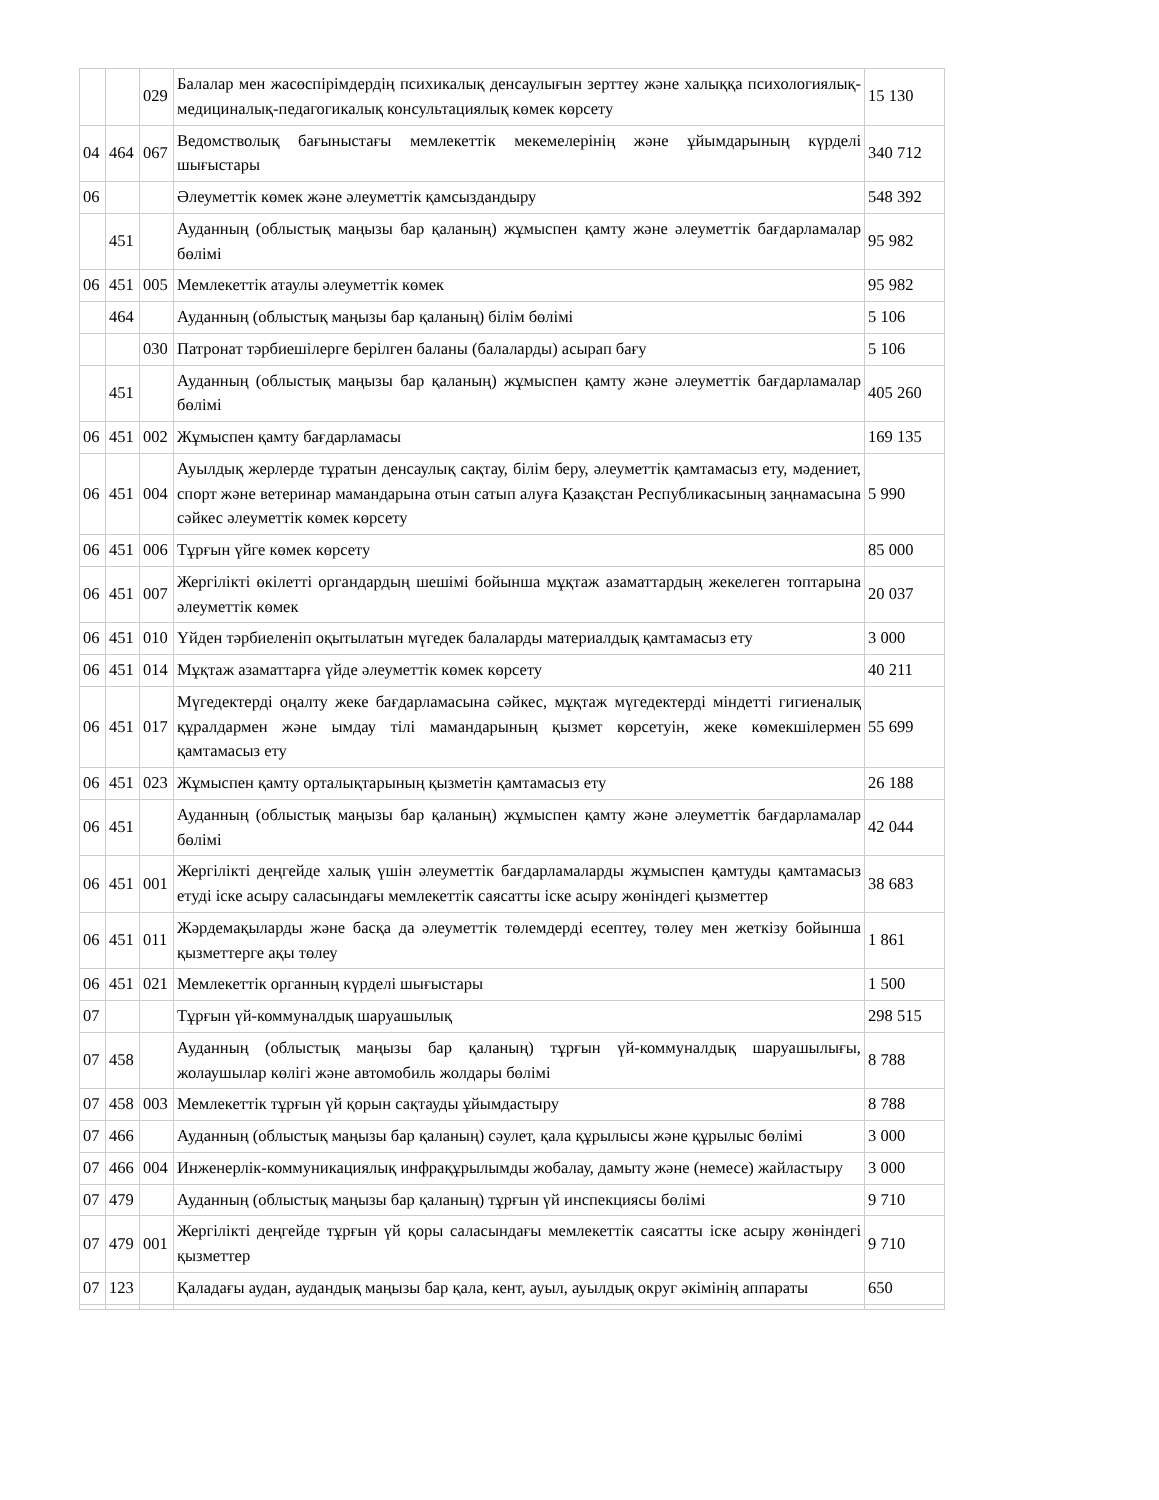| | | 029 | Балалар мен жасөспірімдердің психикалық денсаулығын зерттеу және халыққа психологиялық-медициналық-педагогикалық консультациялық көмек көрсету | 15 130 |
| 04 | 464 | 067 | Ведомстволық бағыныстағы мемлекеттік мекемелерінің және ұйымдарының күрделі шығыстары | 340 712 |
| 06 | | | Әлеуметтік көмек және әлеуметтік қамсыздандыру | 548 392 |
| | 451 | | Ауданның (облыстық маңызы бар қаланың) жұмыспен қамту және әлеуметтік бағдарламалар бөлімі | 95 982 |
| 06 | 451 | 005 | Мемлекеттік атаулы әлеуметтік көмек | 95 982 |
| | 464 | | Ауданның (облыстық маңызы бар қаланың) білім бөлімі | 5 106 |
| | | 030 | Патронат тәрбиешілерге берілген баланы (балаларды) асырап бағу | 5 106 |
| | 451 | | Ауданның (облыстық маңызы бар қаланың) жұмыспен қамту және әлеуметтік бағдарламалар бөлімі | 405 260 |
| 06 | 451 | 002 | Жұмыспен қамту бағдарламасы | 169 135 |
| 06 | 451 | 004 | Ауылдық жерлерде тұратын денсаулық сақтау, білім беру, әлеуметтік қамтамасыз ету, мәдениет, спорт және ветеринар мамандарына отын сатып алуға Қазақстан Республикасының заңнамасына сәйкес әлеуметтік көмек көрсету | 5 990 |
| 06 | 451 | 006 | Тұрғын үйге көмек көрсету | 85 000 |
| 06 | 451 | 007 | Жергілікті өкілетті органдардың шешімі бойынша мұқтаж азаматтардың жекелеген топтарына әлеуметтік көмек | 20 037 |
| 06 | 451 | 010 | Үйден тәрбиеленіп оқытылатын мүгедек балаларды материалдық қамтамасыз ету | 3 000 |
| 06 | 451 | 014 | Мұқтаж азаматтарға үйде әлеуметтік көмек көрсету | 40 211 |
| 06 | 451 | 017 | Мүгедектерді оңалту жеке бағдарламасына сәйкес, мұқтаж мүгедектерді міндетті гигиеналық құралдармен және ымдау тілі мамандарының қызмет көрсетуін, жеке көмекшілермен қамтамасыз ету | 55 699 |
| 06 | 451 | 023 | Жұмыспен қамту орталықтарының қызметін қамтамасыз ету | 26 188 |
| 06 | 451 | | Ауданның (облыстық маңызы бар қаланың) жұмыспен қамту және әлеуметтік бағдарламалар бөлімі | 42 044 |
| 06 | 451 | 001 | Жергілікті деңгейде халық үшін әлеуметтік бағдарламаларды жұмыспен қамтуды қамтамасыз етуді іске асыру саласындағы мемлекеттік саясатты іске асыру жөніндегі қызметтер | 38 683 |
| 06 | 451 | 011 | Жәрдемақыларды және басқа да әлеуметтік төлемдерді есептеу, төлеу мен жеткізу бойынша қызметтерге ақы төлеу | 1 861 |
| 06 | 451 | 021 | Мемлекеттік органның күрделі шығыстары | 1 500 |
| 07 | | | Тұрғын үй-коммуналдық шаруашылық | 298 515 |
| 07 | 458 | | Ауданның (облыстық маңызы бар қаланың) тұрғын үй-коммуналдық шаруашылығы, жолаушылар көлігі және автомобиль жолдары бөлімі | 8 788 |
| 07 | 458 | 003 | Мемлекеттік тұрғын үй қорын сақтауды ұйымдастыру | 8 788 |
| 07 | 466 | | Ауданның (облыстық маңызы бар қаланың) сәулет, қала құрылысы және құрылыс бөлімі | 3 000 |
| 07 | 466 | 004 | Инженерлік-коммуникациялық инфрақұрылымды жобалау, дамыту және (немесе) жайластыру | 3 000 |
| 07 | 479 | | Ауданның (облыстық маңызы бар қаланың) тұрғын үй инспекциясы бөлімі | 9 710 |
| 07 | 479 | 001 | Жергілікті деңгейде тұрғын үй қоры саласындағы мемлекеттік саясатты іске асыру жөніндегі қызметтер | 9 710 |
| 07 | 123 | | Қаладағы аудан, аудандық маңызы бар қала, кент, ауыл, ауылдық округ әкімінің аппараты | 650 |